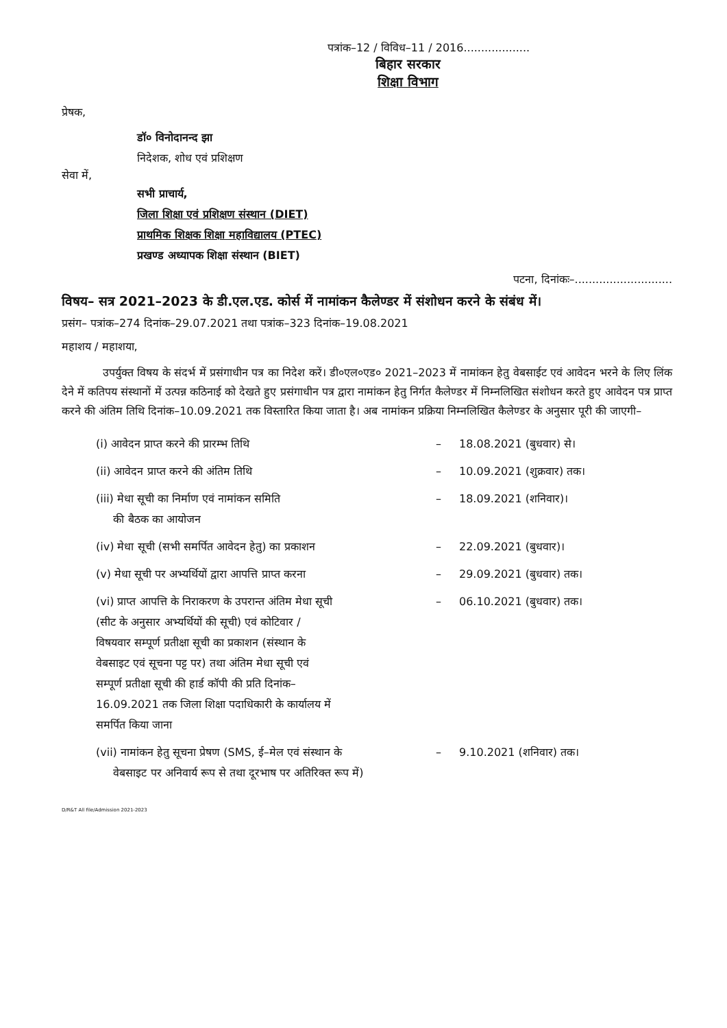पत्रांक–12 / विविध–11 / 2016...................
बिहार सरकार
शिक्षा विभाग
प्रेषक,
डॉ० विनोदानन्द झा
निदेशक, शोध एवं प्रशिक्षण
सेवा में,
सभी प्राचार्य,
जिला शिक्षा एवं प्रशिक्षण संस्थान (DIET)
प्राथमिक शिक्षक शिक्षा महाविद्यालय (PTEC)
प्रखण्ड अध्यापक शिक्षा संस्थान (BIET)
पटना, दिनांकः–............................
विषय– सत्र 2021–2023 के डी.एल.एड. कोर्स में नामांकन कैलेण्डर में संशोधन करने के संबंध में।
प्रसंग– पत्रांक–274 दिनांक–29.07.2021 तथा पत्रांक–323 दिनांक–19.08.2021
महाशय / महाशया,
उपर्युक्त विषय के संदर्भ में प्रसंगाधीन पत्र का निदेश करें। डी०एल०एड० 2021–2023 में नामांकन हेतु वेबसाईट एवं आवेदन भरने के लिए लिंक देने में कतिपय संस्थानों में उत्पन्न कठिनाई को देखते हुए प्रसंगाधीन पत्र द्वारा नामांकन हेतु निर्गत कैलेण्डर में निम्नलिखित संशोधन करते हुए आवेदन पत्र प्राप्त करने की अंतिम तिथि दिनांक–10.09.2021 तक विस्तारित किया जाता है। अब नामांकन प्रक्रिया निम्नलिखित कैलेण्डर के अनुसार पूरी की जाएगी–
| (i) आवेदन प्राप्त करने की प्रारम्भ तिथि | – | 18.08.2021 (बुधवार) से। |
| (ii) आवेदन प्राप्त करने की अंतिम तिथि | – | 10.09.2021 (शुक्रवार) तक। |
| (iii) मेधा सूची का निर्माण एवं नामांकन समिति की बैठक का आयोजन | – | 18.09.2021 (शनिवार)। |
| (iv) मेधा सूची (सभी समर्पित आवेदन हेतु) का प्रकाशन | – | 22.09.2021 (बुधवार)। |
| (v) मेधा सूची पर अभ्यर्थियों द्वारा आपत्ति प्राप्त करना | – | 29.09.2021 (बुधवार) तक। |
| (vi) प्राप्त आपत्ति के निराकरण के उपरान्त अंतिम मेधा सूची (सीट के अनुसार अभ्यर्थियों की सूची) एवं कोटिवार / विषयवार सम्पूर्ण प्रतीक्षा सूची का प्रकाशन (संस्थान के वेबसाइट एवं सूचना पट्ट पर) तथा अंतिम मेधा सूची एवं सम्पूर्ण प्रतीक्षा सूची की हार्ड कॉपी की प्रति दिनांक– 16.09.2021 तक जिला शिक्षा पदाधिकारी के कार्यालय में समर्पित किया जाना | – | 06.10.2021 (बुधवार) तक। |
| (vii) नामांकन हेतु सूचना प्रेषण (SMS, ई–मेल एवं संस्थान के वेबसाइट पर अनिवार्य रूप से तथा दूरभाष पर अतिरिक्त रूप में) | – | 9.10.2021 (शनिवार) तक। |
D/R&T All file/Admission 2021-2023